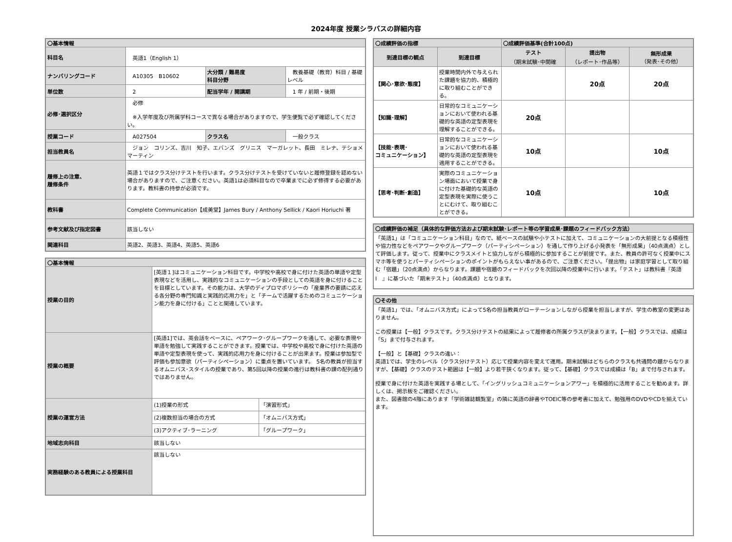2024年度 授業シラバスの詳細内容
| 〇基本情報 | | | |
| 科目名 | 英語1（English 1） | | |
| ナンバリングコード | A10305 B10602 | 大分類 / 難易度 科目分野 | 教養基礎（教育）科目 / 基礎レベル |
| 単位数 | 2 | 配当学年 / 開講期 | 1 年 / 前期・後期 |
| 必修･選択区分 | 必修 ※入学年度及び所属学科コースで異なる場合がありますので、学生便覧で必ず確認してください。 | | |
| 授業コード | A027504 | クラス名 | 一般クラス |
| 担当教員名 | ジョン コリンズ、吉川 知子、エバンズ グリニス マーガレット、長田 ミレナ、テショメ マーティン | | |
| 履修上の注意、 履修条件 | 英語１ではクラス分けテストを行います。クラス分けテストを受けていないと履修登録を認めない場合がありますので、ご注意ください。英語1は必須科目なので卒業までに必ず修得する必要があります。教科書の持参が必須です。 | | |
| 教科書 | Complete Communication【成美堂】James Bury / Anthony Sellick / Kaori Horiuchi 著 | | |
| 参考文献及び指定図書 | 該当しない | | |
| 関連科目 | 英語2、英語3、英語4、英語5、英語6 | | |
| 〇基本情報 | | |
| 授業の目的 | [英語１]はコミュニケーション科目です。中学校や高校で身に付けた英語の単語や定型表現などを活用し、実践的なコミュニケーションの手段としての英語を身に付けることを目標としています。その能力は、大学のディプロマポリシーの「産業界の要請に応える各分野の専門知識と実践的応用力を」と「チームで活躍するためのコミュニケーション能力を身に付ける」ことと関連しています。 | |
| 授業の概要 | [英語1]では、英会話をベースに、ペアワーク･グループワークを通して、必要な表現や単語を勉強して実践することができます。授業では、中学校や高校で身に付けた英語の単語や定型表現を使って、実践的応用力を身に付けることが出来ます。授業は参加型で評価も参加意欲（パーティシペーション）に重点を置いています。 5名の教員が担当するオムニバス･スタイルの授業であり、第5回以降の授業の進行は教科書の課の配列通りではありません。 | |
| 授業の運営方法 | (1)授業の形式 | 「演習形式」 |
| | (2)複数担当の場合の方式 | 「オムニバス方式」 |
| | (3)アクティブ･ラーニング | 「グループワーク」 |
| 地域志向科目 | 該当しない | |
| 実務経験のある教員による授業科目 | 該当しない | |
| 〇成績評価の指標 | | 〇成績評価基準(合計100点) | | |
| 到達目標の観点 | 到達目標 | テスト （期末試験･中間確 | 提出物 （レポート･作品等） | 無形成果 （発表･その他） |
| 【関心･意欲･態度】 | 授業時間内外で与えられた課題を協力的、積極的に取り組むことができる。 | | 20点 | 20点 |
| 【知識･理解】 | 日常的なコミュニケーションにおいて使われる基礎的な英語の定型表現を理解することができる。 | 20点 | | |
| 【技能･表現･ コミュニケーション】 | 日常的なコミュニケーションにおいて使われる基礎的な英語の定型表現を適用することができる。 | 10点 | | 10点 |
| 【思考･判断･創造】 | 実際のコミュニケーション場面において授業で身に付けた基礎的な英語の定型表現を実際に使うことにむけて、取り組むことができる。 | 10点 | | 10点 |
| 〇成績評価の補足（具体的な評価方法および期末試験･レポート等の学習成果･課題のフィードバック方法） |
| 「英語1」は「コミュニケーション科目」なので、紙ベースの試験や小テストに加えて、コミュニケーションの大前提となる積極性や協力性などをペアワークやグループワーク（パーティシペーション）を通して作り上げる小発表を「無形成果」（40点満点）として評価します。従って、授業中にクラスメイトと協力しながら積極的に参加することが前提です。また、教員の許可なく授業中にスマホ等を使うとパーティシペーションのポイントがもらえない事があるので、ご注意ください。「提出物」は家庭学習として取り組む「宿題」（20点満点）からなります。課題や宿題のフィードバックを次回以降の授業中に行います。「テスト」は教科書『英語I 』に基づいた「期末テスト」（40点満点）となります。 |
| 〇その他 |
| 「英語1」では、「オムニバス方式」によって5名の担当教員がローテーションしながら授業を担当しますが、学生の教室の変更はありません。 この授業は【一般】クラスです。クラス分けテストの結果によって履修者の所属クラスが決まります。【一般】クラスでは、成績は「S」まで付与されます。 【一般】と【基礎】クラスの違い： 英語1では、学生のレベル（クラス分けテスト）応じて授業内容を変えて運用。期末試験はどちらのクラスも共通問の題からなりますが、【基礎】クラスのテスト範囲は【一般】より若干狭くなります。従って、【基礎】クラスでは成績は「B」まで付与されます。 授業で身に付けた英語を実践する場として、「イングリッシュコミュニケーションアワー」を積極的に活用することを勧めます。詳しくは、掲示板をご確認ください。 また、図書館の4階にあります「学術雑誌観覧室」の隣に英語の辞書やTOEIC等の参考書に加えて、勉強用のDVDやCDを揃えています。 |